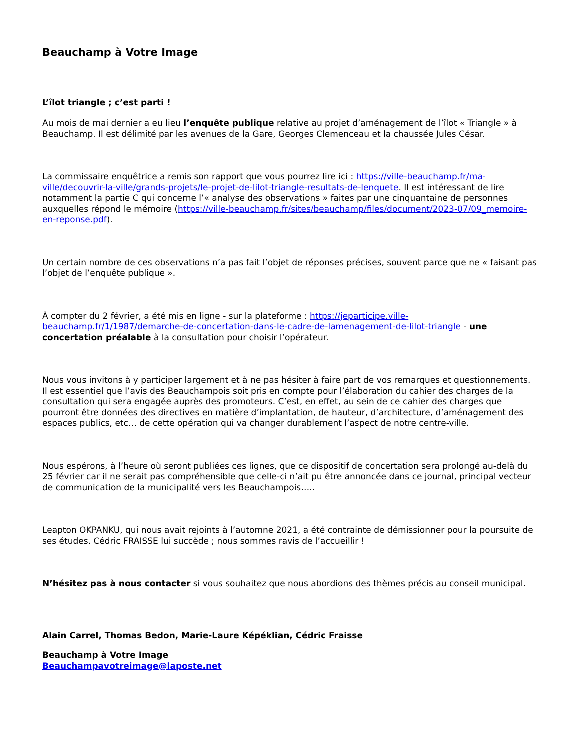Beauchamp à Votre Image
L’îlot triangle ; c’est parti !
Au mois de mai dernier a eu lieu l’enquête publique relative au projet d’aménagement de l’îlot « Triangle » à Beauchamp. Il est délimité par les avenues de la Gare, Georges Clemenceau et la chaussée Jules César.
La commissaire enquêtrice a remis son rapport que vous pourrez lire ici : https://ville-beauchamp.fr/ma-ville/decouvrir-la-ville/grands-projets/le-projet-de-lilot-triangle-resultats-de-lenquete. Il est intéressant de lire notamment la partie C qui concerne l’« analyse des observations » faites par une cinquantaine de personnes auxquelles répond le mémoire (https://ville-beauchamp.fr/sites/beauchamp/files/document/2023-07/09_memoire-en-reponse.pdf).
Un certain nombre de ces observations n’a pas fait l’objet de réponses précises, souvent parce que ne « faisant pas l’objet de l’enquête publique ».
À compter du 2 février, a été mis en ligne - sur la plateforme : https://jeparticipe.ville-beauchamp.fr/1/1987/demarche-de-concertation-dans-le-cadre-de-lamenagement-de-lilot-triangle - une concertation préalable à la consultation pour choisir l’opérateur.
Nous vous invitons à y participer largement et à ne pas hésiter à faire part de vos remarques et questionnements. Il est essentiel que l’avis des Beauchampois soit pris en compte pour l’élaboration du cahier des charges de la consultation qui sera engagée auprès des promoteurs. C’est, en effet, au sein de ce cahier des charges que pourront être données des directives en matière d’implantation, de hauteur, d’architecture, d’aménagement des espaces publics, etc… de cette opération qui va changer durablement l’aspect de notre centre-ville.
Nous espérons, à l’heure où seront publiées ces lignes, que ce dispositif de concertation sera prolongé au-delà du 25 février car il ne serait pas compréhensible que celle-ci n’ait pu être annoncée dans ce journal, principal vecteur de communication de la municipalité vers les Beauchampois…..
Leapton OKPANKU, qui nous avait rejoints à l’automne 2021, a été contrainte de démissionner pour la poursuite de ses études. Cédric FRAISSE lui succède ; nous sommes ravis de l’accueillir !
N’hésitez pas à nous contacter si vous souhaitez que nous abordions des thèmes précis au conseil municipal.
Alain Carrel, Thomas Bedon, Marie-Laure Képéklian, Cédric Fraisse
Beauchamp à Votre Image
Beauchampavotreimage@laposte.net